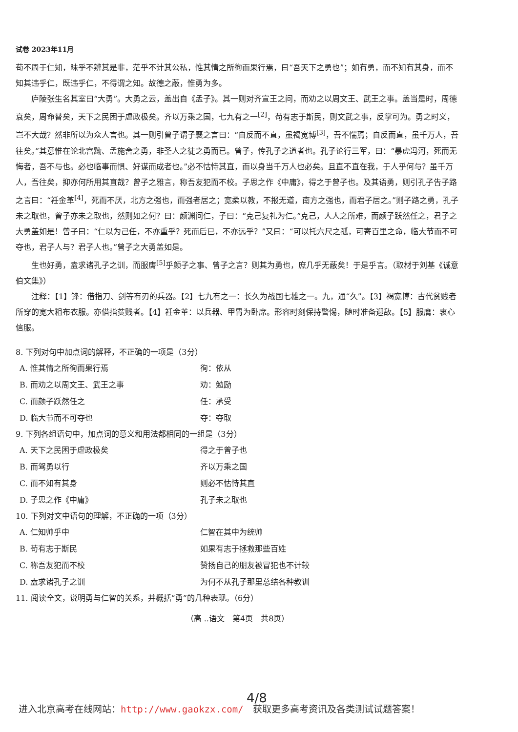试卷 2023年11月
苟不周于仁知，昧乎不辨其是非，茫乎不计其公私，惟其情之所徇而果行焉，曰“吾天下之勇也”；如有勇，而不知有其身，而不知其违乎仁，既违乎仁，不得谓之知。故德之蔽，惟勇为多。
庐陵张生名其室曰“大勇”。大勇之云，盖出自《孟子》。其一则对齐宣王之问，而劝之以周文王、武王之事。盖当是时，周德衰矣，周命替矣，天下之民困于虐政极矣。齐以万乘之国，七九有之一<sup>[2]</sup>，苟有志于斯民，则文武之事，反掌可为。勇之时义，岂不大哉？然非所以为众人言也。其一则引曾子谓子襄之言曰：“自反而不直，虽褐宽博<sup>[3]</sup>，吾不惴焉；自反而直，虽千万人，吾往矣。”其意惟在论北宫黝、孟施舍之勇，非圣人之徒之勇而已。曾子，传孔子之道者也。孔子论行三军，曰：“暴虎冯河，死而无悔者，吾不与也。必也临事而惧、好谋而成者也。”必不怙恃其直，而以身当千万人也必矣。且直不直在我，于人乎何与？虽千万人，吾往矣，抑亦何所用其直哉？曾子之雅言，称吾友犯而不校。子思之作《中庸》，得之于曾子也。及其语勇，则引孔子告子路之言曰：“衽金革<sup>[4]</sup>，死而不厌，北方之强也，而强者居之；宽柔以教，不报无道，南方之强也，而君子居之。”则子路之勇，孔子未之取也，曾子亦未之取也，然则如之何？曰：颜渊问仁，子曰：“克己复礼为仁。”克己，人人之所难，而颜子跃然任之，君子之大勇盖如是！曾子曰：“仁以为己任，不亦重乎？死而后已，不亦远乎？”又曰：“可以托六尺之孤，可寄百里之命，临大节而不可夺也，君子人与？君子人也。”曾子之大勇盖如是。
生也好勇，盍求诸孔子之训，而服膺<sup>[5]</sup>乎颜子之事、曾子之言？则其为勇也，庶几乎无蔽矣！于是乎言。（取材于刘基《诚意伯文集》）
注释：【1】锋：借指刀、剑等有刃的兵器。【2】七九有之一：长久为战国七雄之一。九，通“久”。【3】褐宽博：古代贫贱者所穿的宽大粗布衣服。亦借指贫贱者。【4】衽金革：以兵器、甲胄为卧席。形容时刻保持警惕，随时准备迎敌。【5】服膺：衷心信服。
8. 下列对句中加点词的解释，不正确的一项是（3分）
A. 惟其情之所徇而果行焉 徇：依从
B. 而劝之以周文王、武王之事 劝：勉励
C. 而颜子跃然任之 任：承受
D. 临大节而不可夺也 夺：夺取
9. 下列各组语句中，加点词的意义和用法都相同的一组是（3分）
A. 天下之民困于虐政极矣 得之于曾子也
B. 而驾勇以行 齐以万乘之国
C. 而不知有其身 则必不怙恃其直
D. 子思之作《中庸》 孔子未之取也
10. 下列对文中语句的理解，不正确的一项（3分）
A. 仁知帅乎中 仁智在其中为统帅
B. 苟有志于斯民 如果有志于拯救那些百姓
C. 称吾友犯而不校 赞扬自己的朋友被冒犯也不计较
D. 盍求诸孔子之训 为何不从孔子那里总结各种教训
11. 阅读全文，说明勇与仁智的关系，并概括“勇”的几种表现。（6分）
（高 ..语文　第4页　共8页）
4/8
进入北京高考在线网站：http://www.gaokzx.com/　获取更多高考资讯及各类测试试题答案！